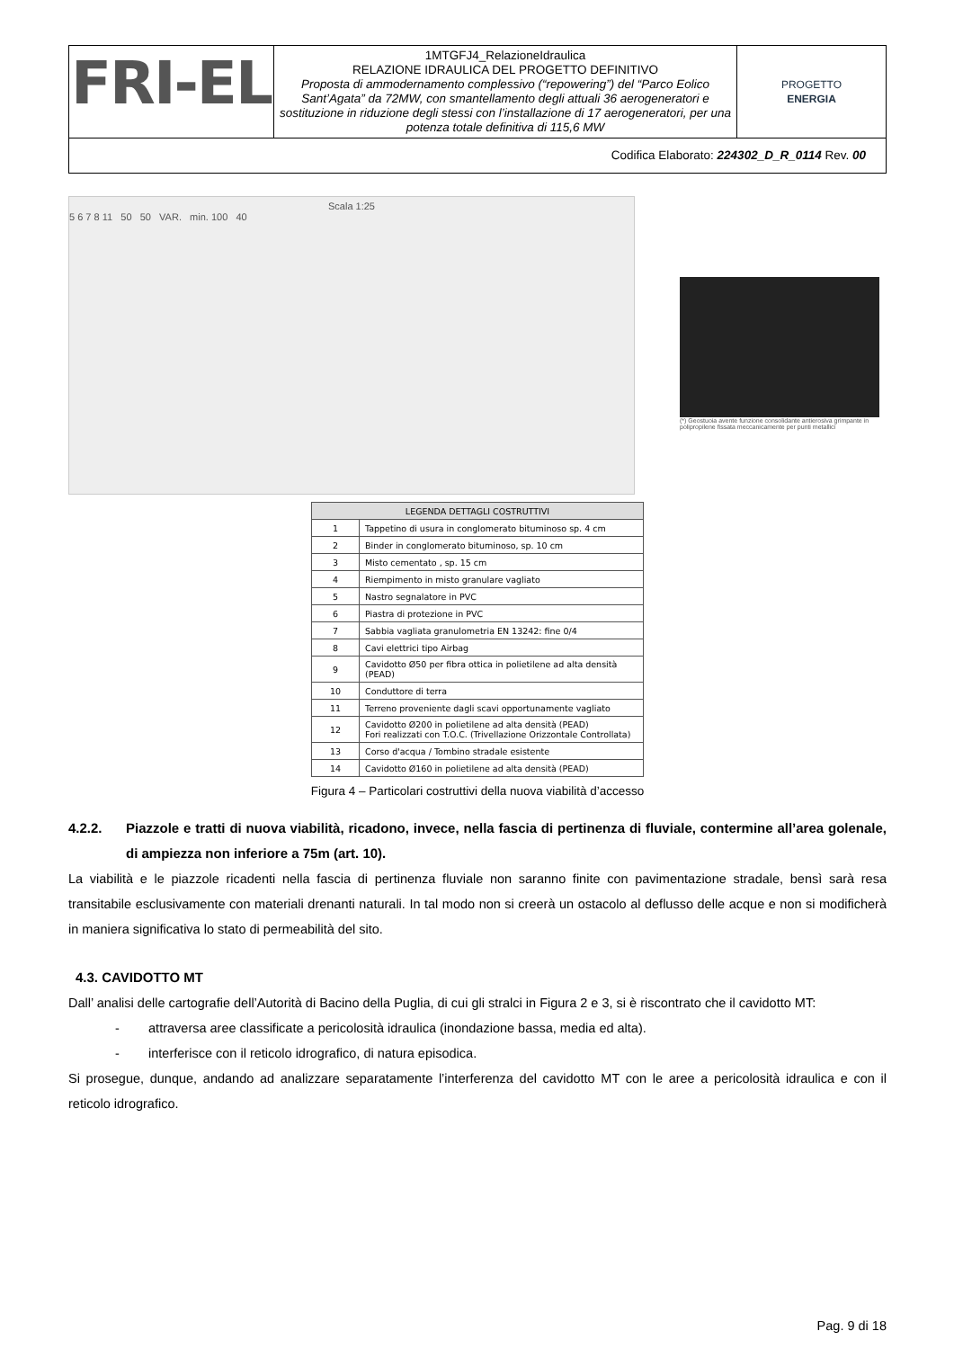| FRI-EL | 1MTGFJ4_RelazioneIdraulica RELAZIONE IDRAULICA DEL PROGETTO DEFINITIVO Proposta di ammodernamento complessivo (“repowering”) del “Parco Eolico Sant’Agata” da 72MW, con smantellamento degli attuali 36 aerogeneratori e sostituzione in riduzione degli stessi con l’installazione di 17 aerogeneratori, per una potenza totale definitiva di 115,6 MW | PROGETTO ENERGIA |
| Codifica Elaborato: 224302_D_R_0114 Rev. 00 | | |
Scala 1:25
5 6 7 8 11 50 50 VAR. min. 100 40
(*) Geostuoia avente funzione consolidante antierosiva grimpante in polipropilene fissata meccanicamente per punti metallici
| LEGENDA DETTAGLI COSTRUTTIVI | |
| --- | --- |
| 1 | Tappetino di usura in conglomerato bituminoso sp. 4 cm |
| 2 | Binder in conglomerato bituminoso, sp. 10 cm |
| 3 | Misto cementato , sp. 15 cm |
| 4 | Riempimento in misto granulare vagliato |
| 5 | Nastro segnalatore in PVC |
| 6 | Piastra di protezione in PVC |
| 7 | Sabbia vagliata granulometria EN 13242: fine 0/4 |
| 8 | Cavi elettrici tipo Airbag |
| 9 | Cavidotto Ø50 per fibra ottica in polietilene ad alta densità (PEAD) |
| 10 | Conduttore di terra |
| 11 | Terreno proveniente dagli scavi opportunamente vagliato |
| 12 | Cavidotto Ø200 in polietilene ad alta densità (PEAD) Fori realizzati con T.O.C. (Trivellazione Orizzontale Controllata) |
| 13 | Corso d'acqua / Tombino stradale esistente |
| 14 | Cavidotto Ø160 in polietilene ad alta densità (PEAD) |
Figura 4 – Particolari costruttivi della nuova viabilità d’accesso
4.2.2. Piazzole e tratti di nuova viabilità, ricadono, invece, nella fascia di pertinenza di fluviale, contermine all’area golenale, di ampiezza non inferiore a 75m (art. 10).
La viabilità e le piazzole ricadenti nella fascia di pertinenza fluviale non saranno finite con pavimentazione stradale, bensì sarà resa transitabile esclusivamente con materiali drenanti naturali. In tal modo non si creerà un ostacolo al deflusso delle acque e non si modificherà in maniera significativa lo stato di permeabilità del sito.
4.3. CAVIDOTTO MT
Dall’ analisi delle cartografie dell’Autorità di Bacino della Puglia, di cui gli stralci in Figura 2 e 3, si è riscontrato che il cavidotto MT:
- attraversa aree classificate a pericolosità idraulica (inondazione bassa, media ed alta).
- interferisce con il reticolo idrografico, di natura episodica.
Si prosegue, dunque, andando ad analizzare separatamente l’interferenza del cavidotto MT con le aree a pericolosità idraulica e con il reticolo idrografico.
Pag. 9 di 18